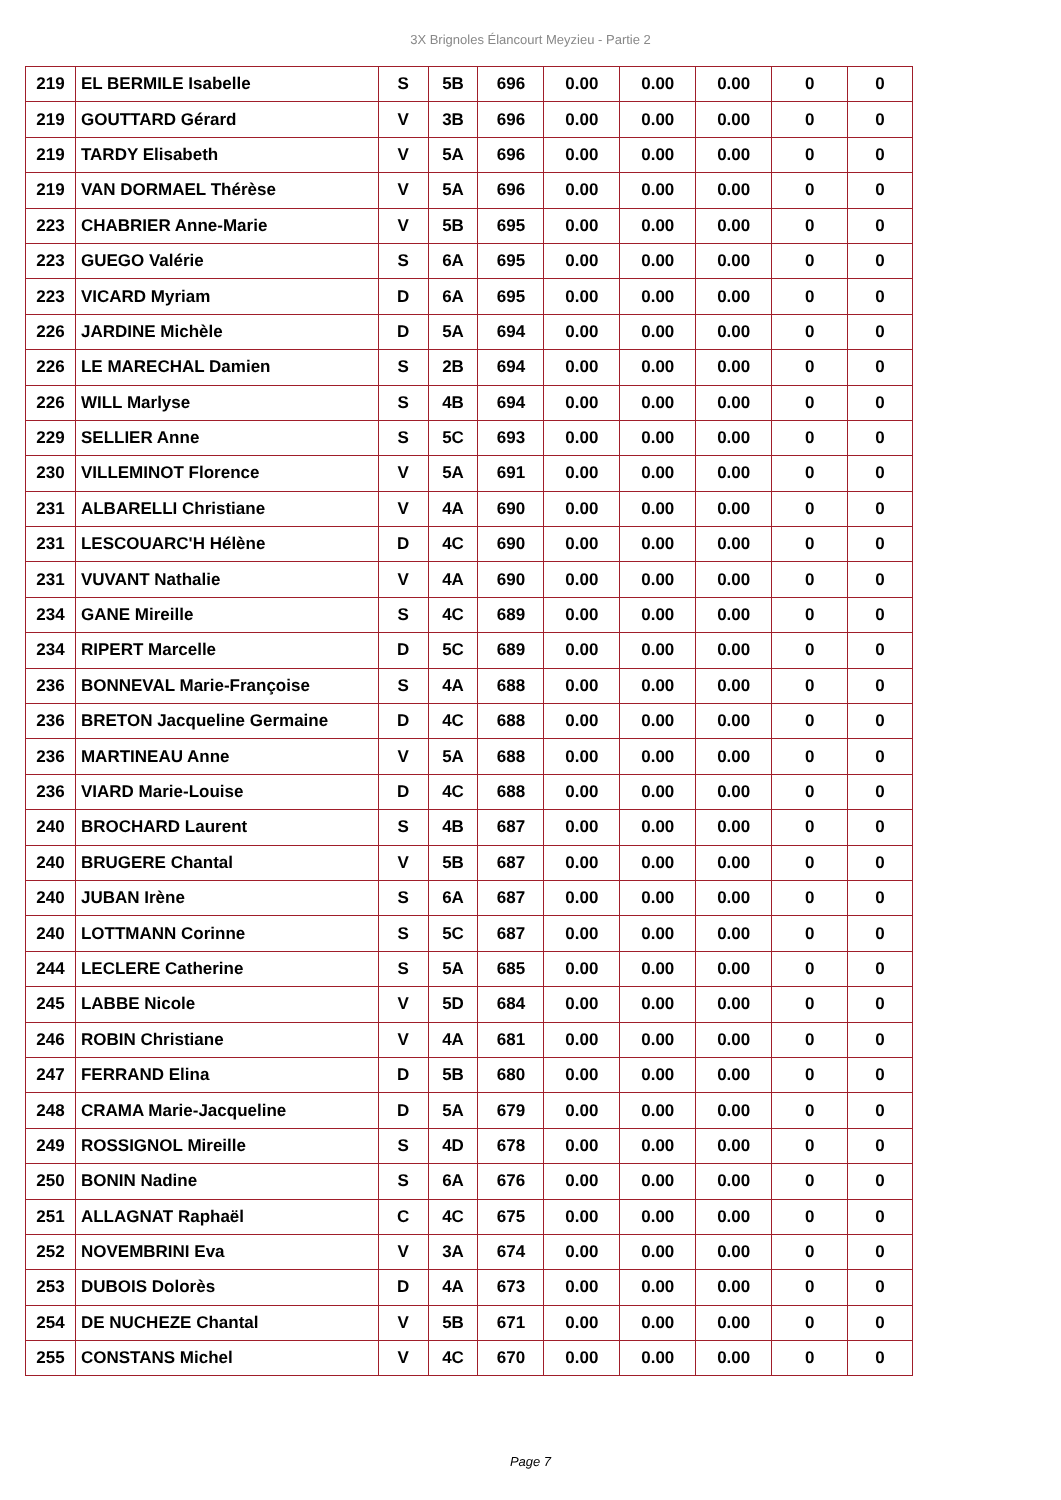3X Brignoles Élancourt Meyzieu - Partie 2
| 219 | EL BERMILE Isabelle | S | 5B | 696 | 0.00 | 0.00 | 0.00 | 0 | 0 |
| 219 | GOUTTARD Gérard | V | 3B | 696 | 0.00 | 0.00 | 0.00 | 0 | 0 |
| 219 | TARDY Elisabeth | V | 5A | 696 | 0.00 | 0.00 | 0.00 | 0 | 0 |
| 219 | VAN DORMAEL Thérèse | V | 5A | 696 | 0.00 | 0.00 | 0.00 | 0 | 0 |
| 223 | CHABRIER Anne-Marie | V | 5B | 695 | 0.00 | 0.00 | 0.00 | 0 | 0 |
| 223 | GUEGO Valérie | S | 6A | 695 | 0.00 | 0.00 | 0.00 | 0 | 0 |
| 223 | VICARD Myriam | D | 6A | 695 | 0.00 | 0.00 | 0.00 | 0 | 0 |
| 226 | JARDINE Michèle | D | 5A | 694 | 0.00 | 0.00 | 0.00 | 0 | 0 |
| 226 | LE MARECHAL Damien | S | 2B | 694 | 0.00 | 0.00 | 0.00 | 0 | 0 |
| 226 | WILL Marlyse | S | 4B | 694 | 0.00 | 0.00 | 0.00 | 0 | 0 |
| 229 | SELLIER Anne | S | 5C | 693 | 0.00 | 0.00 | 0.00 | 0 | 0 |
| 230 | VILLEMINOT Florence | V | 5A | 691 | 0.00 | 0.00 | 0.00 | 0 | 0 |
| 231 | ALBARELLI Christiane | V | 4A | 690 | 0.00 | 0.00 | 0.00 | 0 | 0 |
| 231 | LESCOUARC'H Hélène | D | 4C | 690 | 0.00 | 0.00 | 0.00 | 0 | 0 |
| 231 | VUVANT Nathalie | V | 4A | 690 | 0.00 | 0.00 | 0.00 | 0 | 0 |
| 234 | GANE Mireille | S | 4C | 689 | 0.00 | 0.00 | 0.00 | 0 | 0 |
| 234 | RIPERT Marcelle | D | 5C | 689 | 0.00 | 0.00 | 0.00 | 0 | 0 |
| 236 | BONNEVAL Marie-Françoise | S | 4A | 688 | 0.00 | 0.00 | 0.00 | 0 | 0 |
| 236 | BRETON Jacqueline Germaine | D | 4C | 688 | 0.00 | 0.00 | 0.00 | 0 | 0 |
| 236 | MARTINEAU Anne | V | 5A | 688 | 0.00 | 0.00 | 0.00 | 0 | 0 |
| 236 | VIARD Marie-Louise | D | 4C | 688 | 0.00 | 0.00 | 0.00 | 0 | 0 |
| 240 | BROCHARD Laurent | S | 4B | 687 | 0.00 | 0.00 | 0.00 | 0 | 0 |
| 240 | BRUGERE Chantal | V | 5B | 687 | 0.00 | 0.00 | 0.00 | 0 | 0 |
| 240 | JUBAN Irène | S | 6A | 687 | 0.00 | 0.00 | 0.00 | 0 | 0 |
| 240 | LOTTMANN Corinne | S | 5C | 687 | 0.00 | 0.00 | 0.00 | 0 | 0 |
| 244 | LECLERE Catherine | S | 5A | 685 | 0.00 | 0.00 | 0.00 | 0 | 0 |
| 245 | LABBE Nicole | V | 5D | 684 | 0.00 | 0.00 | 0.00 | 0 | 0 |
| 246 | ROBIN Christiane | V | 4A | 681 | 0.00 | 0.00 | 0.00 | 0 | 0 |
| 247 | FERRAND Elina | D | 5B | 680 | 0.00 | 0.00 | 0.00 | 0 | 0 |
| 248 | CRAMA Marie-Jacqueline | D | 5A | 679 | 0.00 | 0.00 | 0.00 | 0 | 0 |
| 249 | ROSSIGNOL Mireille | S | 4D | 678 | 0.00 | 0.00 | 0.00 | 0 | 0 |
| 250 | BONIN Nadine | S | 6A | 676 | 0.00 | 0.00 | 0.00 | 0 | 0 |
| 251 | ALLAGNAT Raphaël | C | 4C | 675 | 0.00 | 0.00 | 0.00 | 0 | 0 |
| 252 | NOVEMBRINI Eva | V | 3A | 674 | 0.00 | 0.00 | 0.00 | 0 | 0 |
| 253 | DUBOIS Dolorès | D | 4A | 673 | 0.00 | 0.00 | 0.00 | 0 | 0 |
| 254 | DE NUCHEZE Chantal | V | 5B | 671 | 0.00 | 0.00 | 0.00 | 0 | 0 |
| 255 | CONSTANS Michel | V | 4C | 670 | 0.00 | 0.00 | 0.00 | 0 | 0 |
Page 7